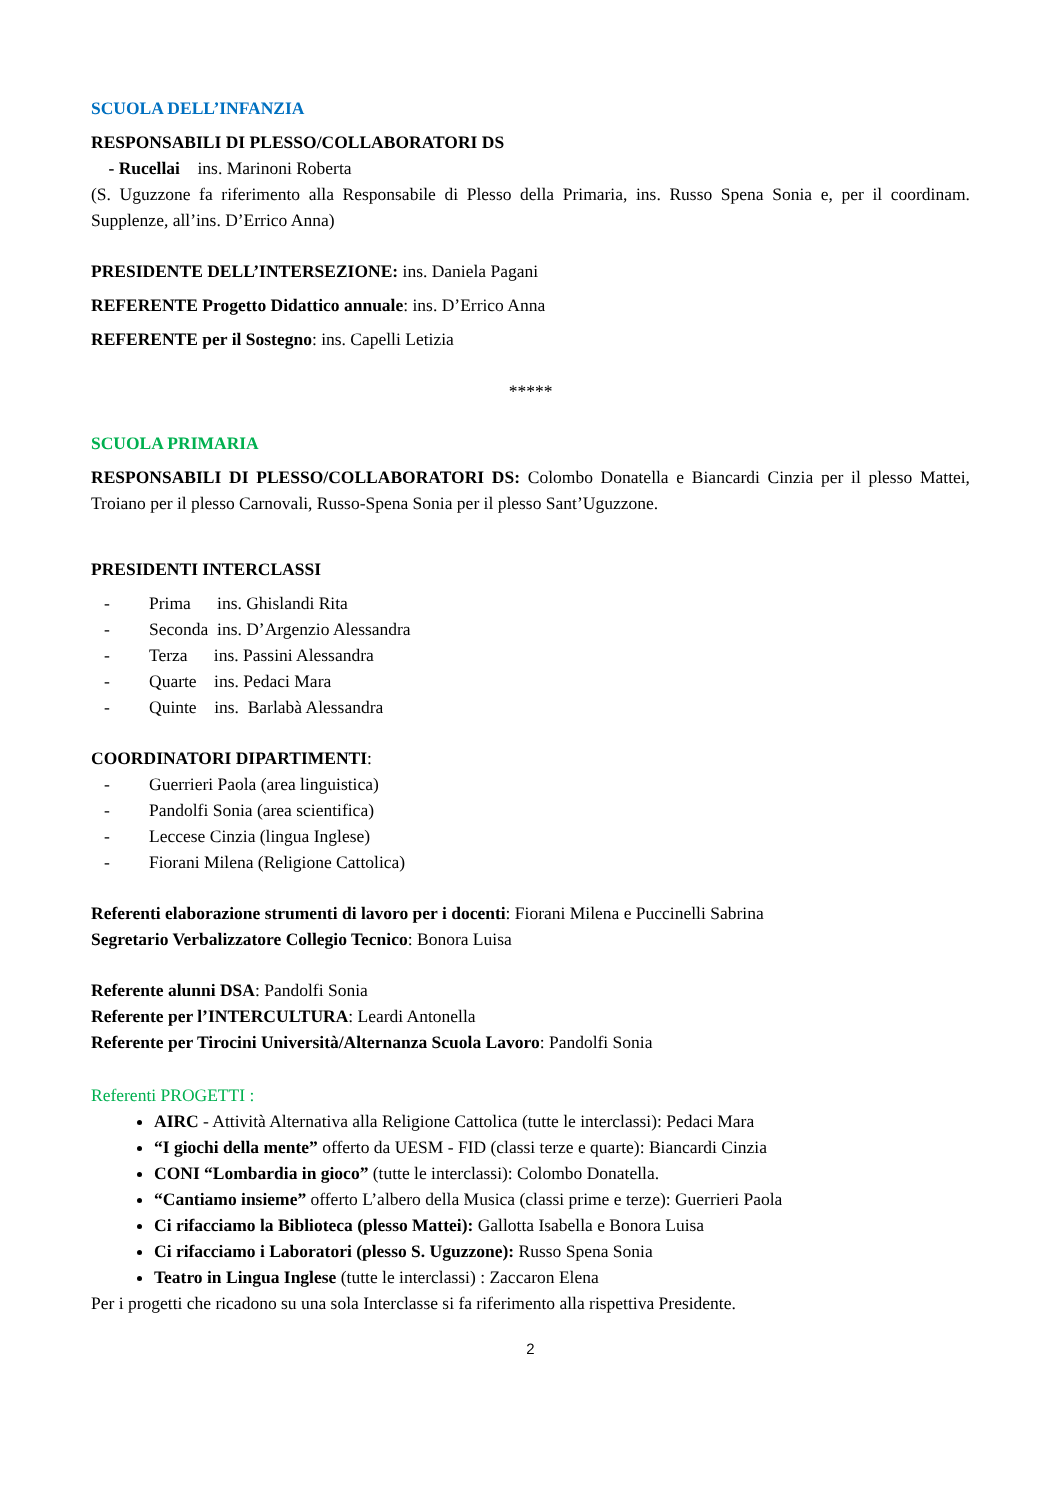SCUOLA DELL’INFANZIA
RESPONSABILI DI PLESSO/COLLABORATORI DS
- Rucellai ins. Marinoni Roberta
(S. Uguzzone fa riferimento alla Responsabile di Plesso della Primaria, ins. Russo Spena Sonia e, per il coordinam. Supplenze, all’ins. D’Errico Anna)
PRESIDENTE DELL’INTERSEZIONE: ins. Daniela Pagani
REFERENTE Progetto Didattico annuale: ins. D’Errico Anna
REFERENTE per il Sostegno: ins. Capelli Letizia
*****
SCUOLA PRIMARIA
RESPONSABILI DI PLESSO/COLLABORATORI DS: Colombo Donatella e Biancardi Cinzia per il plesso Mattei, Troiano per il plesso Carnovali, Russo-Spena Sonia per il plesso Sant’Uguzzone.
PRESIDENTI INTERCLASSI
- Prima ins. Ghislandi Rita
- Seconda ins. D’Argenzio Alessandra
- Terza ins. Passini Alessandra
- Quarte ins. Pedaci Mara
- Quinte ins. Barlabà Alessandra
COORDINATORI DIPARTIMENTI:
- Guerrieri Paola (area linguistica)
- Pandolfi Sonia (area scientifica)
- Leccese Cinzia (lingua Inglese)
- Fiorani Milena (Religione Cattolica)
Referenti elaborazione strumenti di lavoro per i docenti: Fiorani Milena e Puccinelli Sabrina
Segretario Verbalizzatore Collegio Tecnico: Bonora Luisa
Referente alunni DSA: Pandolfi Sonia
Referente per l’INTERCULTURA: Leardi Antonella
Referente per Tirocini Università/Alternanza Scuola Lavoro: Pandolfi Sonia
Referenti PROGETTI :
AIRC - Attività Alternativa alla Religione Cattolica (tutte le interclassi): Pedaci Mara
“I giochi della mente” offerto da UESM - FID (classi terze e quarte): Biancardi Cinzia
CONI “Lombardia in gioco” (tutte le interclassi): Colombo Donatella.
“Cantiamo insieme” offerto L’albero della Musica (classi prime e terze): Guerrieri Paola
Ci rifacciamo la Biblioteca (plesso Mattei): Gallotta Isabella e Bonora Luisa
Ci rifacciamo i Laboratori (plesso S. Uguzzone): Russo Spena Sonia
Teatro in Lingua Inglese (tutte le interclassi) : Zaccaron Elena
Per i progetti che ricadono su una sola Interclasse si fa riferimento alla rispettiva Presidente.
2